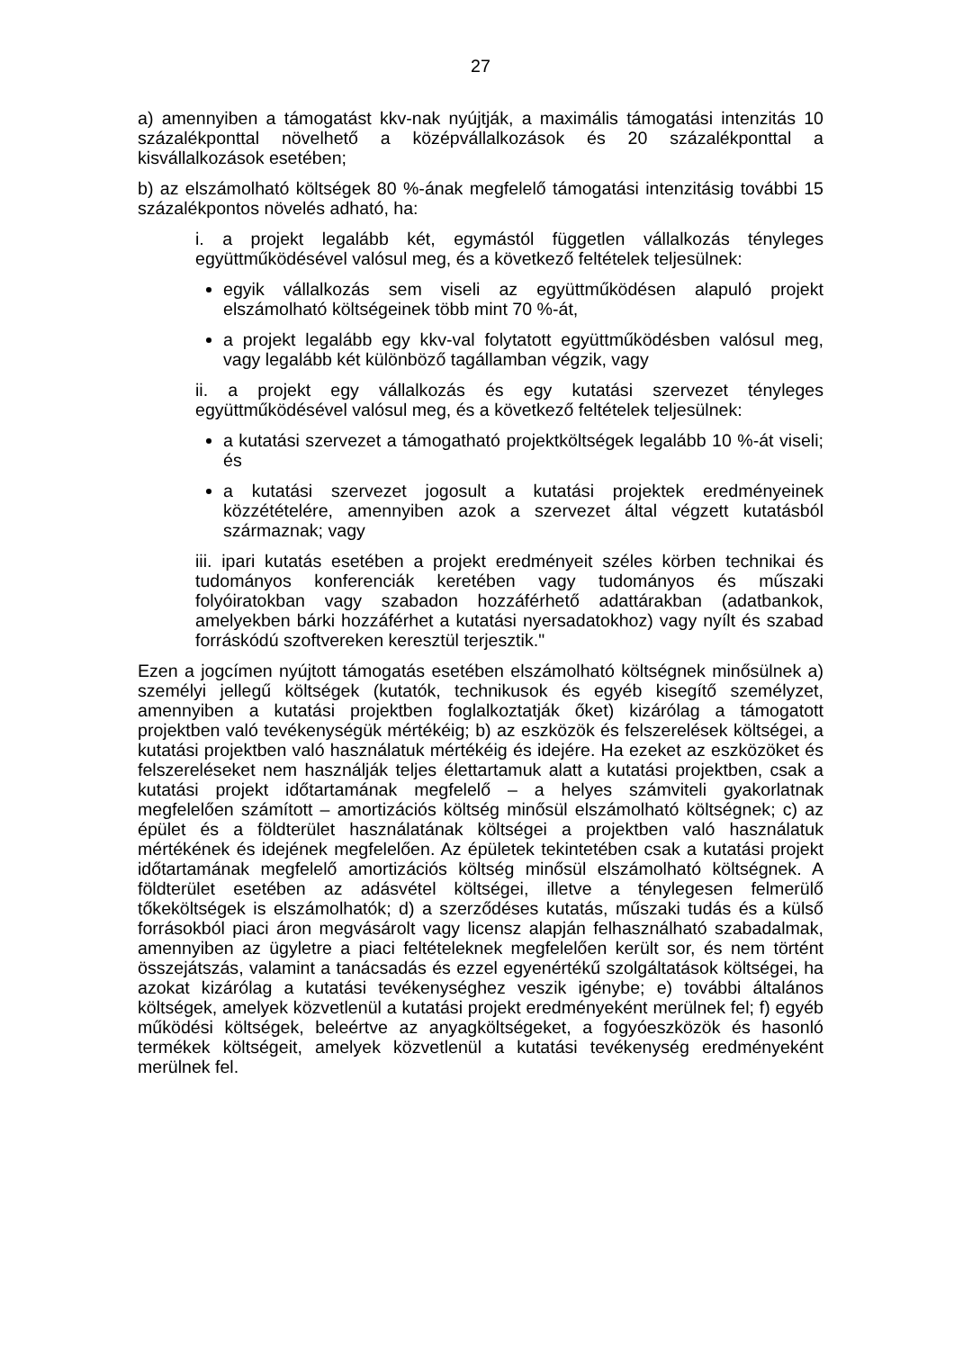27
a) amennyiben a támogatást kkv-nak nyújtják, a maximális támogatási intenzitás 10 százalékponttal növelhető a középvállalkozások és 20 százalékponttal a kisvállalkozások esetében;
b) az elszámolható költségek 80 %-ának megfelelő támogatási intenzitásig további 15 százalékpontos növelés adható, ha:
i. a projekt legalább két, egymástól független vállalkozás tényleges együttműködésével valósul meg, és a következő feltételek teljesülnek:
egyik vállalkozás sem viseli az együttműködésen alapuló projekt elszámolható költségeinek több mint 70 %-át,
a projekt legalább egy kkv-val folytatott együttműködésben valósul meg, vagy legalább két különböző tagállamban végzik, vagy
ii. a projekt egy vállalkozás és egy kutatási szervezet tényleges együttműködésével valósul meg, és a következő feltételek teljesülnek:
a kutatási szervezet a támogatható projektköltségek legalább 10 %-át viseli; és
a kutatási szervezet jogosult a kutatási projektek eredményeinek közzétételére, amennyiben azok a szervezet által végzett kutatásból származnak; vagy
iii. ipari kutatás esetében a projekt eredményeit széles körben technikai és tudományos konferenciák keretében vagy tudományos és műszaki folyóiratokban vagy szabadon hozzáférhető adattárakban (adatbankok, amelyekben bárki hozzáférhet a kutatási nyersadatokhoz) vagy nyílt és szabad forráskódú szoftvereken keresztül terjesztik."
Ezen a jogcímen nyújtott támogatás esetében elszámolható költségnek minősülnek a) személyi jellegű költségek (kutatók, technikusok és egyéb kisegítő személyzet, amennyiben a kutatási projektben foglalkoztatják őket) kizárólag a támogatott projektben való tevékenységük mértékéig; b) az eszközök és felszerelések költségei, a kutatási projektben való használatuk mértékéig és idejére. Ha ezeket az eszközöket és felszereléseket nem használják teljes élettartamuk alatt a kutatási projektben, csak a kutatási projekt időtartamának megfelelő – a helyes számviteli gyakorlatnak megfelelően számított – amortizációs költség minősül elszámolható költségnek; c) az épület és a földterület használatának költségei a projektben való használatuk mértékének és idejének megfelelően. Az épületek tekintetében csak a kutatási projekt időtartamának megfelelő amortizációs költség minősül elszámolható költségnek. A földterület esetében az adásvétel költségei, illetve a ténylegesen felmerülő tőkeköltségek is elszámolhatók; d) a szerződéses kutatás, műszaki tudás és a külső forrásokból piaci áron megvásárolt vagy licensz alapján felhasználható szabadalmak, amennyiben az ügyletre a piaci feltételeknek megfelelően került sor, és nem történt összejátszás, valamint a tanácsadás és ezzel egyenértékű szolgáltatások költségei, ha azokat kizárólag a kutatási tevékenységhez veszik igénybe; e) további általános költségek, amelyek közvetlenül a kutatási projekt eredményeként merülnek fel; f) egyéb működési költségek, beleértve az anyagköltségeket, a fogyóeszközök és hasonló termékek költségeit, amelyek közvetlenül a kutatási tevékenység eredményeként merülnek fel.